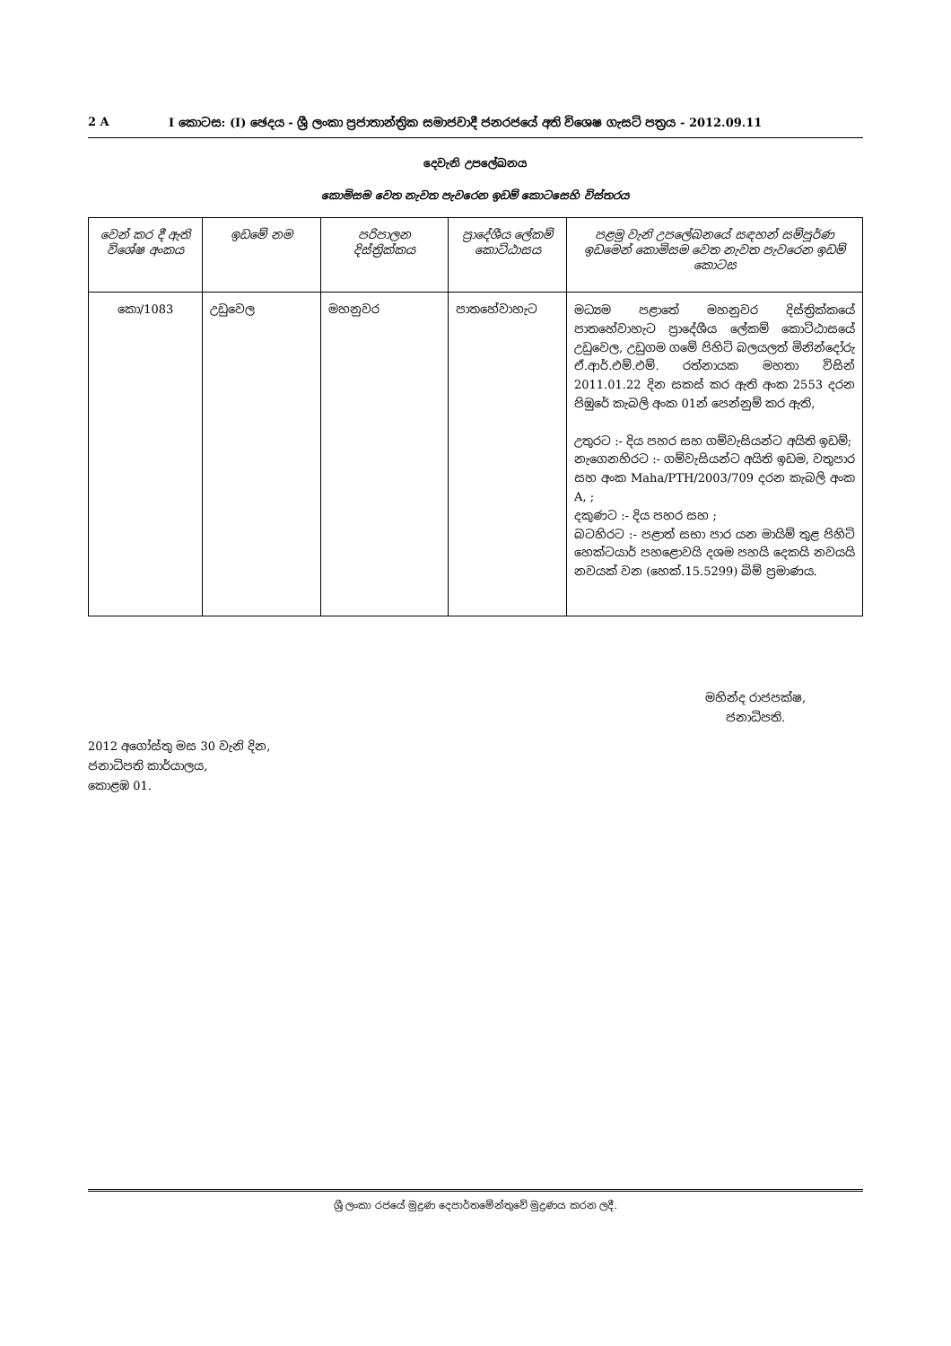2 A I කොටස: (I) ඡෙදය - ශ්‍රී ලංකා ප්‍රජාතාන්ත්‍රික සමාජවාදී ජනරජයේ අති විශෙෂ ගැසට් පත්‍රය - 2012.09.11
දෙවැනි උපලේඛනය
කොමිසම වෙත නැවත පැවරෙන ඉඩම් කොටසෙහි විස්තරය
| වෙන් කර දී ඇති විශේෂ අංකය | ඉඩමේ නම | පරිපාලන දිස්ත්‍රික්කය | ප්‍රාදේශීය ලේකම් කොට්ඨාසය | පළමු වැනි උපලේඛනයේ සඳහන් සම්පූර්ණ ඉඩමෙන් කොමිසම වෙත නැවත පැවරෙන ඉඩම් කොටස |
| --- | --- | --- | --- | --- |
| කො/1083 | උඩුවෙල | මහනුවර | පාතහේවාහැට | මධ්‍යම පළාතේ මහනුවර දිස්ත්‍රික්කයේ පාතහේවාහැට ප්‍රාදේශීය ලේකම් කොට්ඨාසයේ උඩුවෙල, උඩුගම ගමේ පිහිටි බලයලත් මිනින්දෝරු ඒ.ආර්.එම්.එම්. රත්නායක මහතා විසින් 2011.01.22 දින සකස් කර ඇති අංක 2553 දරන පිඹුරේ කැබලි අංක 01න් පෙන්නුම් කර ඇති, උතුරට :- දිය පහර සහ ගම්වැසියන්ට අයිති ඉඩම්; නැගෙනහිරට :- ගම්වැසියන්ට අයිති ඉඩම, වතුපාර සහ අංක Maha/PTH/2003/709 දරන කැබලි අංක A, ; දකුණට :- දිය පහර සහ ; බටහිරට :- පළාත් සභා පාර යන මායිම් තුළ පිහිටි හෙක්ටයාර් පහළොවයි දශම පහයි දෙකයි නවයයි නවයක් වන (හෙක්.15.5299) බිම් ප්‍රමාණය. |
මහින්ද රාජපක්ෂ,
ජනාධිපති.
2012 අගෝස්තු මස 30 වැනි දින,
ජනාධිපති කාර්යාලය,
කොළඹ 01.
ශ්‍රී ලංකා රජයේ මුද්‍රණ දෙපාර්තමේන්තුවේ මුද්‍රණය කරන ලදී.